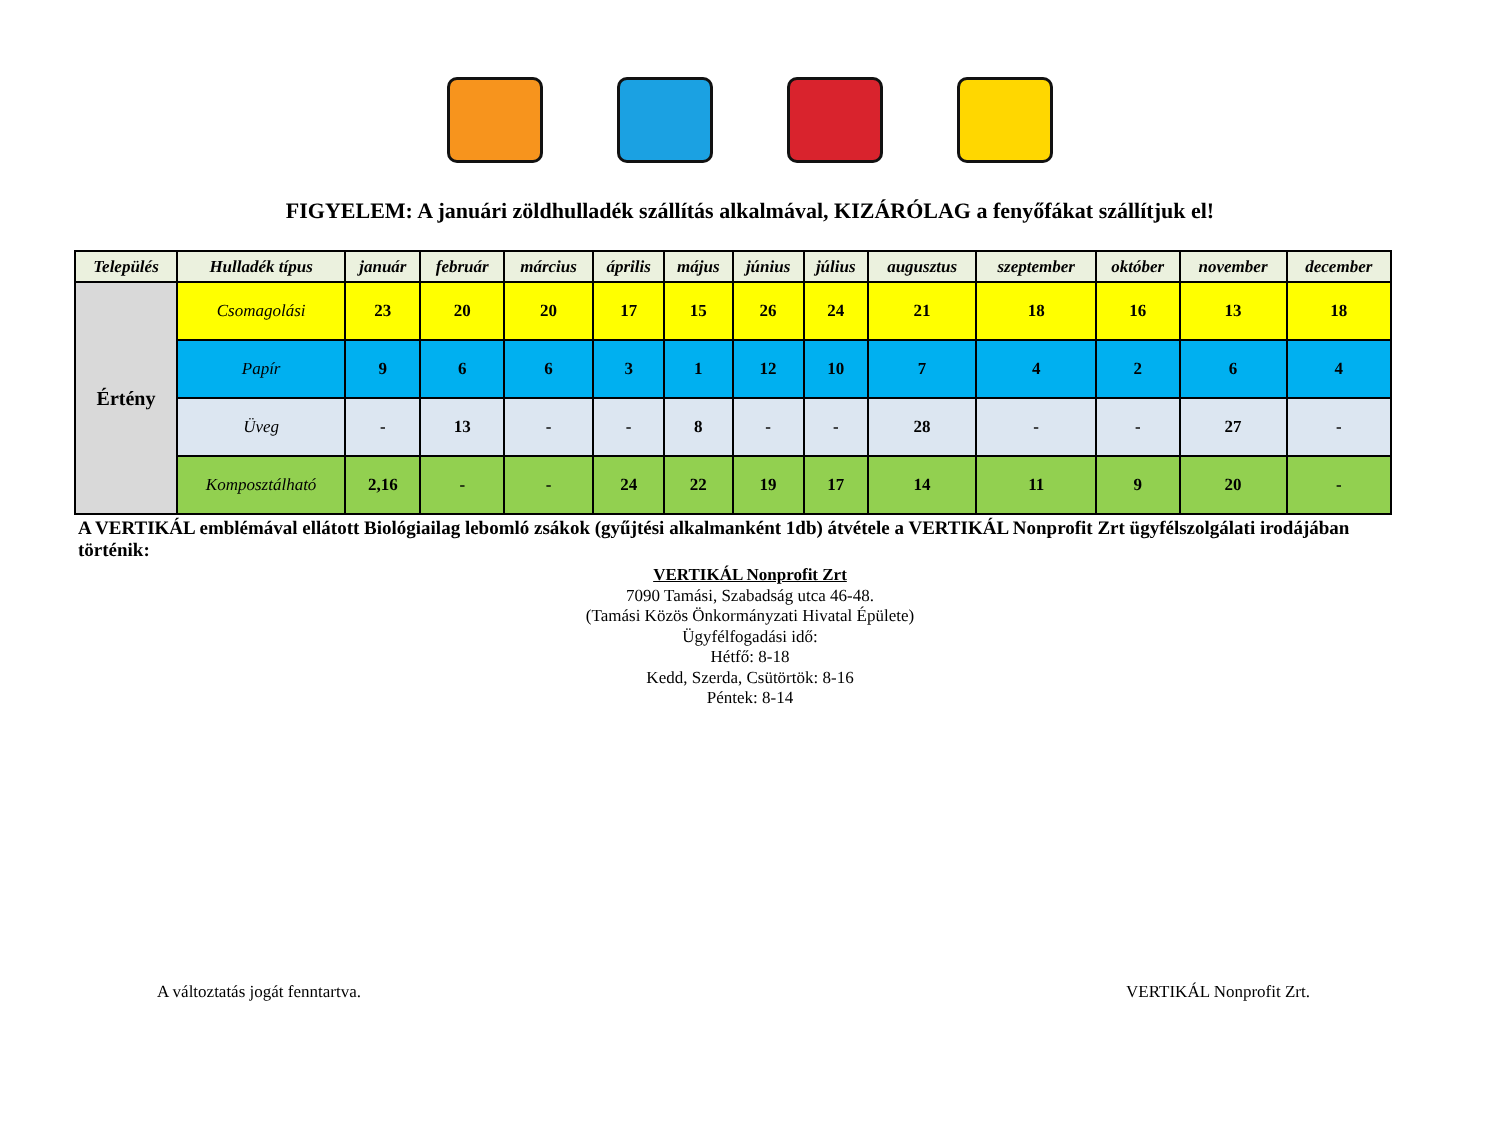FIGYELEM: A januári zöldhulladék szállítás alkalmával, KIZÁRÓLAG a fenyőfákat szállítjuk el!
| Település | Hulladék típus | január | február | március | április | május | június | július | augusztus | szeptember | október | november | december |
| --- | --- | --- | --- | --- | --- | --- | --- | --- | --- | --- | --- | --- | --- |
| Értény | Csomagolási | 23 | 20 | 20 | 17 | 15 | 26 | 24 | 21 | 18 | 16 | 13 | 18 |
| | Papír | 9 | 6 | 6 | 3 | 1 | 12 | 10 | 7 | 4 | 2 | 6 | 4 |
| | Üveg | - | 13 | - | - | 8 | - | - | 28 | - | - | 27 | - |
| | Komposztálható | 2,16 | - | - | 24 | 22 | 19 | 17 | 14 | 11 | 9 | 20 | - |
A VERTIKÁL emblémával ellátott Biológiailag lebomló zsákok (gyűjtési alkalmanként 1db) átvétele a VERTIKÁL Nonprofit Zrt ügyfélszolgálati irodájában történik:
VERTIKÁL Nonprofit Zrt
7090 Tamási, Szabadság utca 46-48.
(Tamási Közös Önkormányzati Hivatal Épülete)
Ügyfélfogadási idő:
Hétfő: 8-18
Kedd, Szerda, Csütörtök: 8-16
Péntek: 8-14
A változtatás jogát fenntartva. VERTIKÁL Nonprofit Zrt.